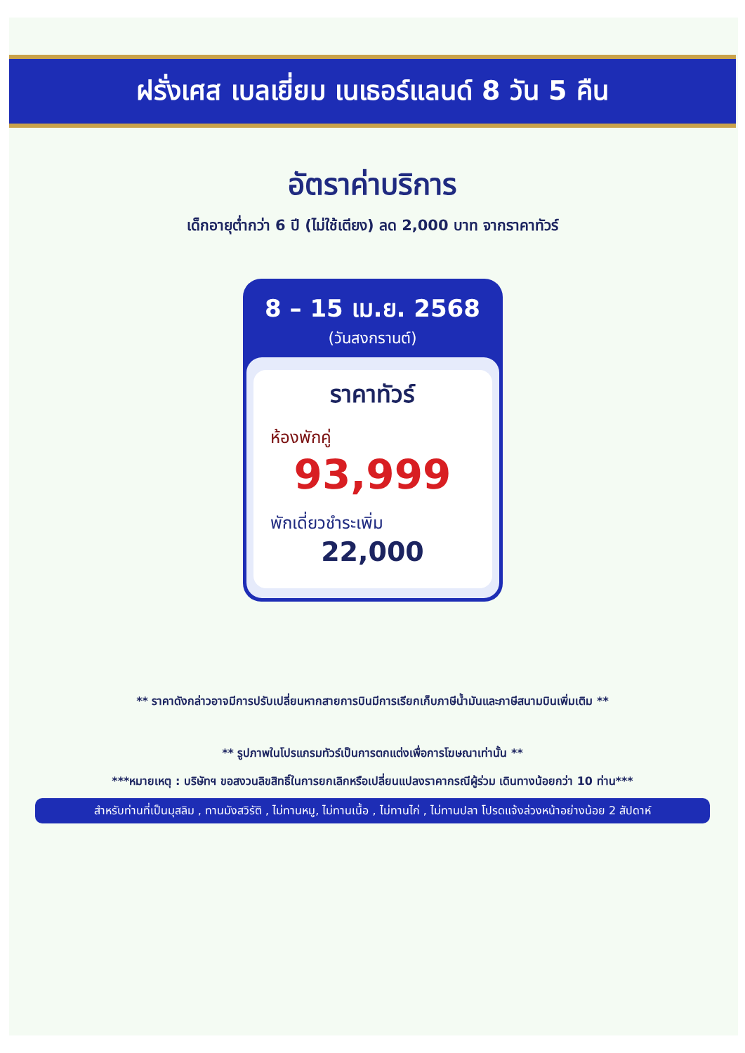ฝรั่งเศส เบลเยี่ยม เนเธอร์แลนด์ 8 วัน 5 คืน
อัตราค่าบริการ
เด็กอายุต่ำกว่า 6 ปี (ไม่ใช้เตียง) ลด 2,000 บาท จากราคาทัวร์
8 – 15 เม.ย. 2568
(วันสงกรานต์)
ราคาทัวร์
ห้องพักคู่
93,999
พักเดี่ยวชำระเพิ่ม
22,000
** ราคาดังกล่าวอาจมีการปรับเปลี่ยนหากสายการบินมีการเรียกเก็บภาษีน้ำมันและภาษีสนามบินเพิ่มเติม **
** รูปภาพในโปรแกรมทัวร์เป็นการตกแต่งเพื่อการโฆษณาเท่านั้น **
***หมายเหตุ : บริษัทฯ ขอสงวนลิขสิทธิ์ในการยกเลิกหรือเปลี่ยนแปลงราคากรณีผู้ร่วม เดินทางน้อยกว่า 10 ท่าน***
สำหรับท่านที่เป็นมุสลิม , ทานมังสวิรัติ , ไม่ทานหมู, ไม่ทานเนื้อ , ไม่ทานไก่ , ไม่ทานปลา โปรดแจ้งล่วงหน้าอย่างน้อย 2 สัปดาห์